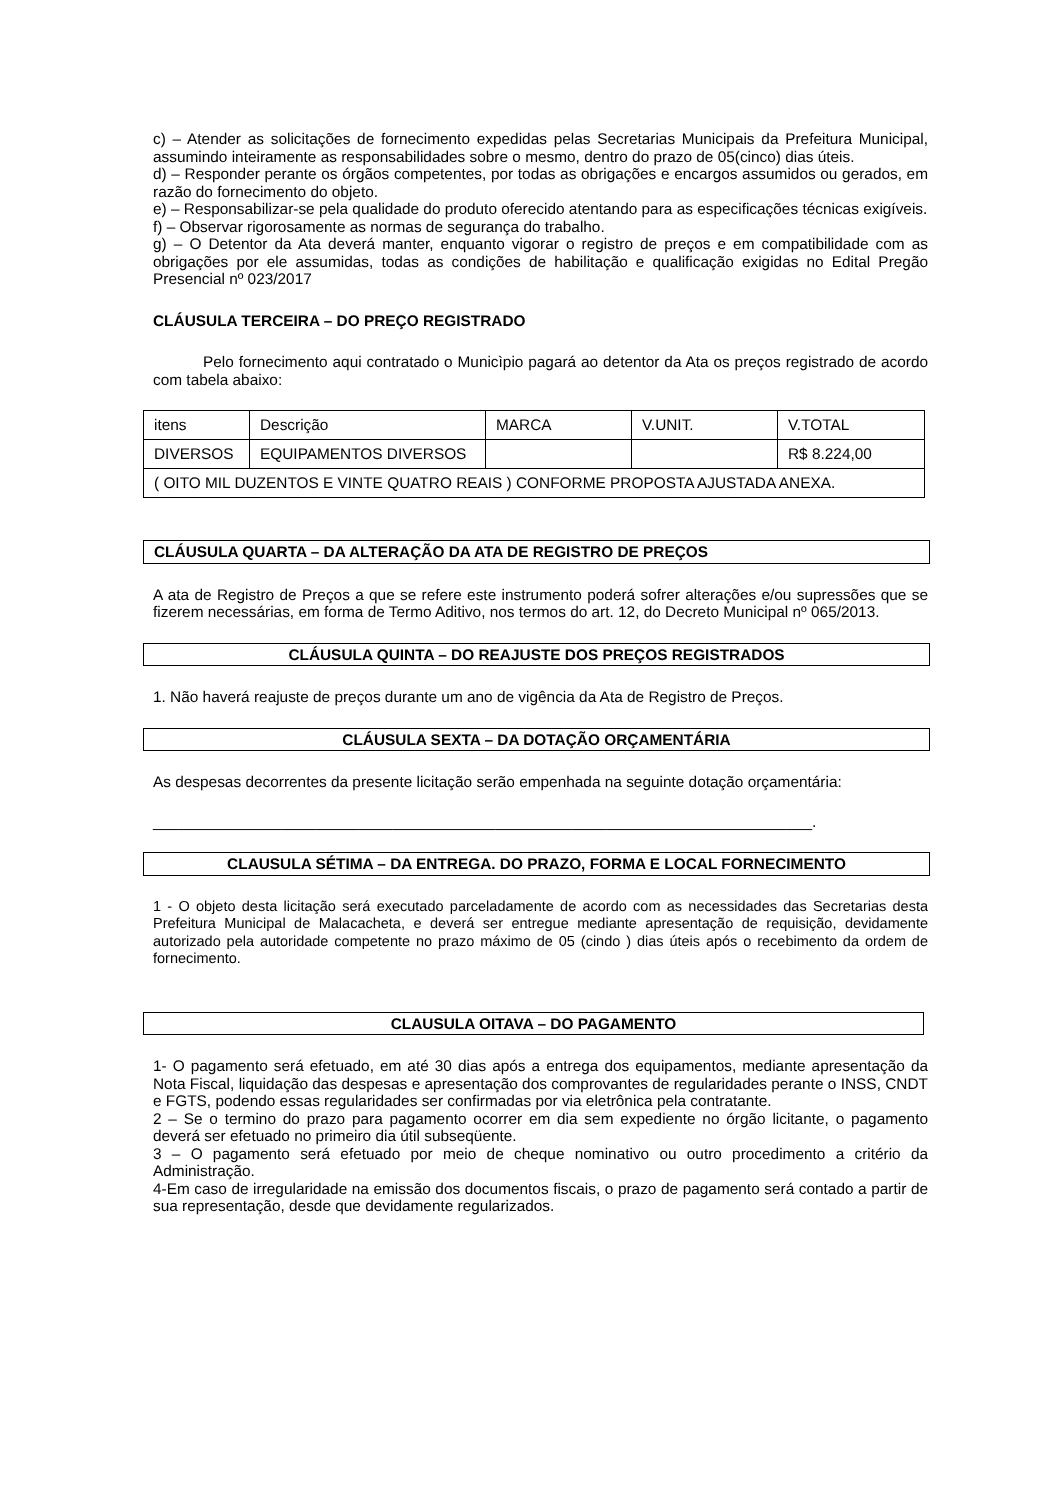c) – Atender as solicitações de fornecimento expedidas pelas Secretarias Municipais da Prefeitura Municipal, assumindo inteiramente as responsabilidades sobre o mesmo, dentro do prazo de 05(cinco) dias úteis.
d) – Responder perante os órgãos competentes, por todas as obrigações e encargos assumidos ou gerados, em razão do fornecimento do objeto.
e) – Responsabilizar-se pela qualidade do produto oferecido atentando para as especificações técnicas exigíveis.
f) – Observar rigorosamente as normas de segurança do trabalho.
g) – O Detentor da Ata deverá manter, enquanto vigorar o registro de preços e em compatibilidade com as obrigações por ele assumidas, todas as condições de habilitação e qualificação exigidas no Edital Pregão Presencial nº 023/2017
CLÁUSULA TERCEIRA – DO PREÇO REGISTRADO
Pelo fornecimento aqui contratado o Municìpio pagará ao detentor da Ata os preços registrado de acordo com tabela abaixo:
| itens | Descrição | MARCA | V.UNIT. | V.TOTAL |
| DIVERSOS | EQUIPAMENTOS DIVERSOS | | | R$ 8.224,00 |
| ( OITO MIL DUZENTOS E VINTE QUATRO REAIS ) CONFORME PROPOSTA AJUSTADA ANEXA. | | | | |
CLÁUSULA QUARTA – DA ALTERAÇÃO DA ATA DE REGISTRO DE PREÇOS
A ata de Registro de Preços a que se refere este instrumento poderá sofrer alterações e/ou supressões que se fizerem necessárias, em forma de Termo Aditivo, nos termos do art. 12, do Decreto Municipal nº 065/2013.
CLÁUSULA QUINTA – DO REAJUSTE DOS PREÇOS REGISTRADOS
1. Não haverá reajuste de preços durante um ano de vigência da Ata de Registro de Preços.
CLÁUSULA SEXTA – DA DOTAÇÃO ORÇAMENTÁRIA
As despesas decorrentes da presente licitação serão empenhada na seguinte dotação orçamentária:
_____________________________________________________________________________.
CLAUSULA SÉTIMA – DA ENTREGA. DO PRAZO, FORMA E LOCAL FORNECIMENTO
1 - O objeto desta licitação será executado parceladamente de acordo com as necessidades das Secretarias desta Prefeitura Municipal de Malacacheta, e deverá ser entregue mediante apresentação de requisição, devidamente autorizado pela autoridade competente no prazo máximo de 05 (cindo ) dias úteis após o recebimento da ordem de fornecimento.
CLAUSULA OITAVA – DO PAGAMENTO
1- O pagamento será efetuado, em até 30 dias após a entrega dos equipamentos, mediante apresentação da Nota Fiscal, liquidação das despesas e apresentação dos comprovantes de regularidades perante o INSS, CNDT e FGTS, podendo essas regularidades ser confirmadas por via eletrônica pela contratante.
2 – Se o termino do prazo para pagamento ocorrer em dia sem expediente no órgão licitante, o pagamento deverá ser efetuado no primeiro dia útil subseqüente.
3 – O pagamento será efetuado por meio de cheque nominativo ou outro procedimento a critério da Administração.
4-Em caso de irregularidade na emissão dos documentos fiscais, o prazo de pagamento será contado a partir de sua representação, desde que devidamente regularizados.